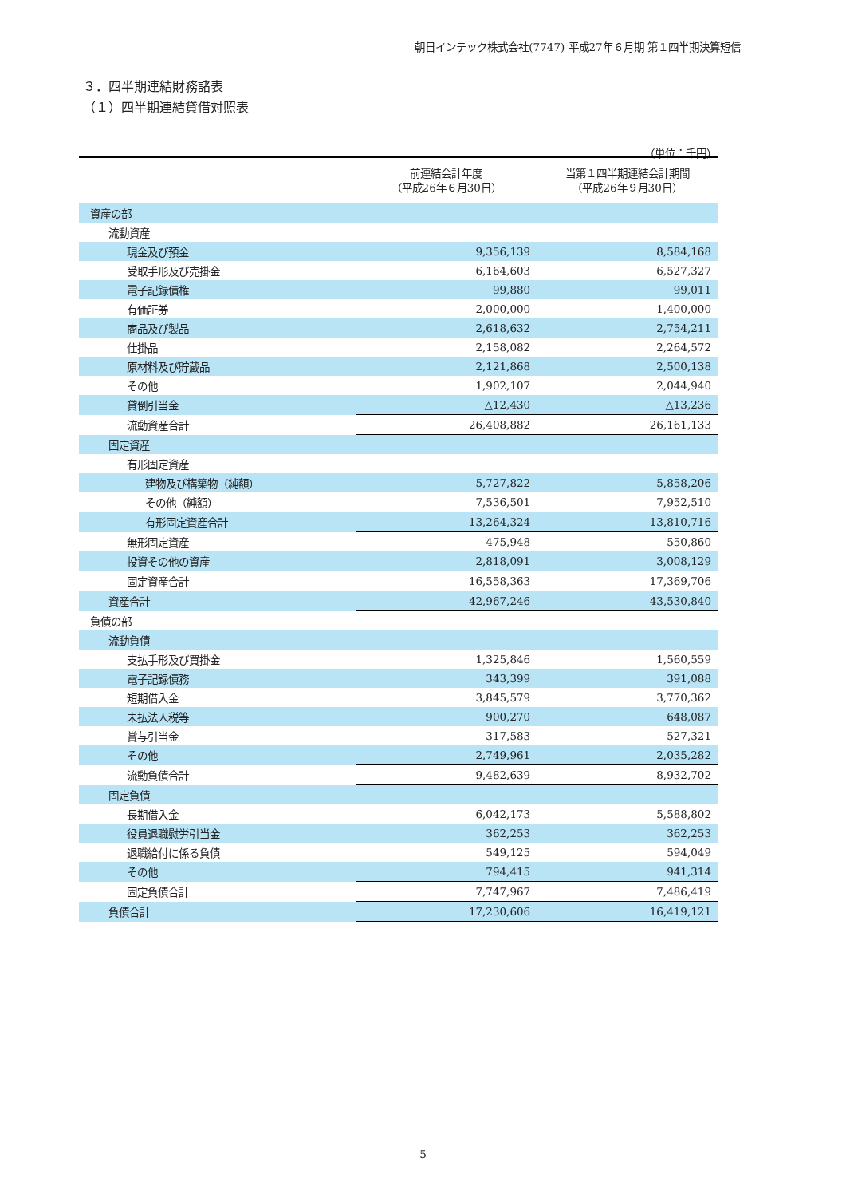朝日インテック株式会社(7747) 平成27年６月期 第１四半期決算短信
３．四半期連結財務諸表
（１）四半期連結貸借対照表
（単位：千円）
| | 前連結会計年度 （平成26年６月30日） | 当第１四半期連結会計期間 （平成26年９月30日） |
| --- | --- | --- |
| 資産の部 | | |
| 流動資産 | | |
| 現金及び預金 | 9,356,139 | 8,584,168 |
| 受取手形及び売掛金 | 6,164,603 | 6,527,327 |
| 電子記録債権 | 99,880 | 99,011 |
| 有価証券 | 2,000,000 | 1,400,000 |
| 商品及び製品 | 2,618,632 | 2,754,211 |
| 仕掛品 | 2,158,082 | 2,264,572 |
| 原材料及び貯蔵品 | 2,121,868 | 2,500,138 |
| その他 | 1,902,107 | 2,044,940 |
| 貸倒引当金 | △12,430 | △13,236 |
| 流動資産合計 | 26,408,882 | 26,161,133 |
| 固定資産 | | |
| 有形固定資産 | | |
| 建物及び構築物（純額） | 5,727,822 | 5,858,206 |
| その他（純額） | 7,536,501 | 7,952,510 |
| 有形固定資産合計 | 13,264,324 | 13,810,716 |
| 無形固定資産 | 475,948 | 550,860 |
| 投資その他の資産 | 2,818,091 | 3,008,129 |
| 固定資産合計 | 16,558,363 | 17,369,706 |
| 資産合計 | 42,967,246 | 43,530,840 |
| 負債の部 | | |
| 流動負債 | | |
| 支払手形及び買掛金 | 1,325,846 | 1,560,559 |
| 電子記録債務 | 343,399 | 391,088 |
| 短期借入金 | 3,845,579 | 3,770,362 |
| 未払法人税等 | 900,270 | 648,087 |
| 賞与引当金 | 317,583 | 527,321 |
| その他 | 2,749,961 | 2,035,282 |
| 流動負債合計 | 9,482,639 | 8,932,702 |
| 固定負債 | | |
| 長期借入金 | 6,042,173 | 5,588,802 |
| 役員退職慰労引当金 | 362,253 | 362,253 |
| 退職給付に係る負債 | 549,125 | 594,049 |
| その他 | 794,415 | 941,314 |
| 固定負債合計 | 7,747,967 | 7,486,419 |
| 負債合計 | 17,230,606 | 16,419,121 |
5